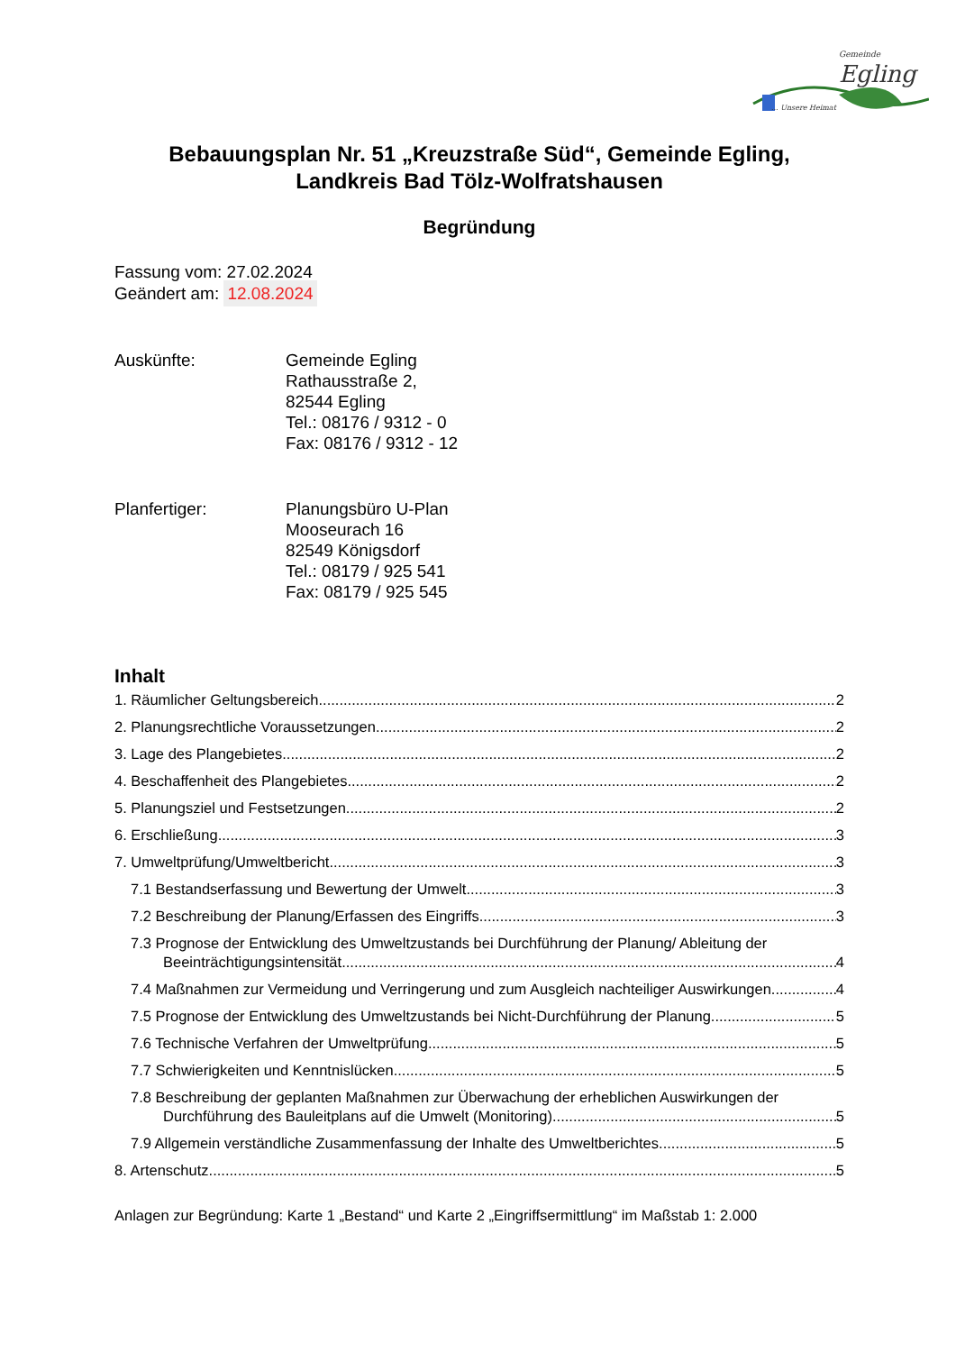Gemeinde
Egling... Unsere Heimat
Bebauungsplan Nr. 51 „Kreuzstraße Süd“, Gemeinde Egling,
Landkreis Bad Tölz-Wolfratshausen
Begründung
Fassung vom: 27.02.2024
Geändert am: 12.08.2024
Auskünfte: Gemeinde Egling
Rathausstraße 2,
82544 Egling
Tel.: 08176 / 9312 - 0
Fax: 08176 / 9312 - 12
Planfertiger: Planungsbüro U-Plan
Mooseurach 16
82549 Königsdorf
Tel.: 08179 / 925 541
Fax: 08179 / 925 545
Inhalt
1. Räumlicher Geltungsbereich 2
2. Planungsrechtliche Voraussetzungen 2
3. Lage des Plangebietes 2
4. Beschaffenheit des Plangebietes 2
5. Planungsziel und Festsetzungen 2
6. Erschließung 3
7. Umweltprüfung/Umweltbericht 3
7.1 Bestandserfassung und Bewertung der Umwelt 3
7.2 Beschreibung der Planung/Erfassen des Eingriffs 3
7.3 Prognose der Entwicklung des Umweltzustands bei Durchführung der Planung/ Ableitung der
Beeinträchtigungsintensität 4
7.4 Maßnahmen zur Vermeidung und Verringerung und zum Ausgleich nachteiliger Auswirkungen 4
7.5 Prognose der Entwicklung des Umweltzustands bei Nicht-Durchführung der Planung 5
7.6 Technische Verfahren der Umweltprüfung 5
7.7 Schwierigkeiten und Kenntnislücken 5
7.8 Beschreibung der geplanten Maßnahmen zur Überwachung der erheblichen Auswirkungen der
Durchführung des Bauleitplans auf die Umwelt (Monitoring) 5
7.9 Allgemein verständliche Zusammenfassung der Inhalte des Umweltberichtes 5
8. Artenschutz 5
Anlagen zur Begründung: Karte 1 „Bestand“ und Karte 2 „Eingriffsermittlung“ im Maßstab 1: 2.000